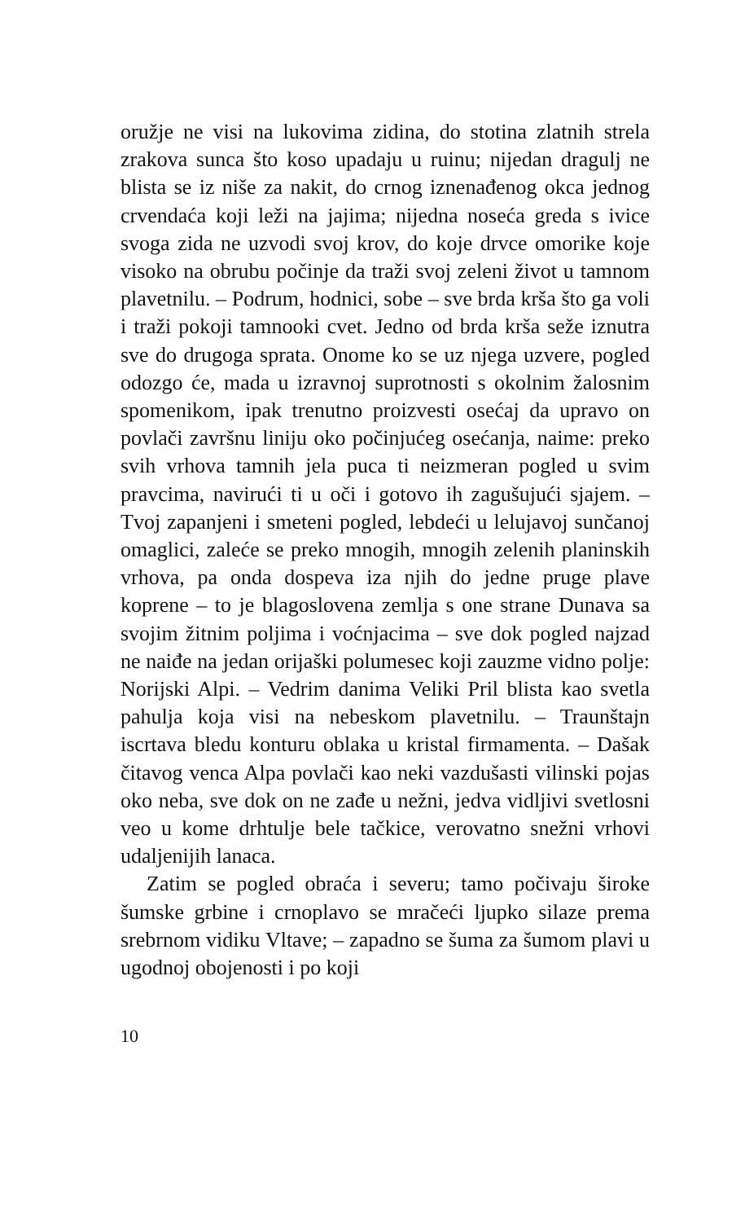oružje ne visi na lukovima zidina, do stotina zlatnih strela zrakova sunca što koso upadaju u ruinu; nijedan dragulj ne blista se iz niše za nakit, do crnog iznenađenog okca jednog crvendaća koji leži na jajima; nijedna noseća greda s ivice svoga zida ne uzvodi svoj krov, do koje drvce omorike koje visoko na obrubu počinje da traži svoj zeleni život u tamnom plavetnilu. – Podrum, hodnici, sobe – sve brda krša što ga voli i traži pokoji tamnooki cvet. Jedno od brda krša seže iznutra sve do drugoga sprata. Onome ko se uz njega uzvere, pogled odozgo će, mada u izravnoj suprotnosti s okolnim žalosnim spomenikom, ipak trenutno proizvesti osećaj da upravo on povlači završnu liniju oko počinjućeg osećanja, naime: preko svih vrhova tamnih jela puca ti neizmeran pogled u svim pravcima, navirući ti u oči i gotovo ih zagušujući sjajem. – Tvoj zapanjeni i smeteni pogled, lebdeći u lelujavoj sunčanoj omaglici, zaleće se preko mnogih, mnogih zelenih planinskih vrhova, pa onda dospeva iza njih do jedne pruge plave koprene – to je blagoslovena zemlja s one strane Dunava sa svojim žitnim poljima i voćnjacima – sve dok pogled najzad ne naiđe na jedan orijaški polumesec koji zauzme vidno polje: Norijski Alpi. – Vedrim danima Veliki Pril blista kao svetla pahulja koja visi na nebeskom plavetnilu. – Traunštajn iscrtava bledu konturu oblaka u kristal firmamenta. – Dašak čitavog venca Alpa povlači kao neki vazdušasti vilinski pojas oko neba, sve dok on ne zađe u nežni, jedva vidljivi svetlosni veo u kome drhtulje bele tačkice, verovatno snežni vrhovi udaljenijih lanaca.
Zatim se pogled obraća i severu; tamo počivaju široke šumske grbine i crnoplavo se mračeći ljupko silaze prema srebrnom vidiku Vltave; – zapadno se šuma za šumom plavi u ugodnoj obojenosti i po koji
10